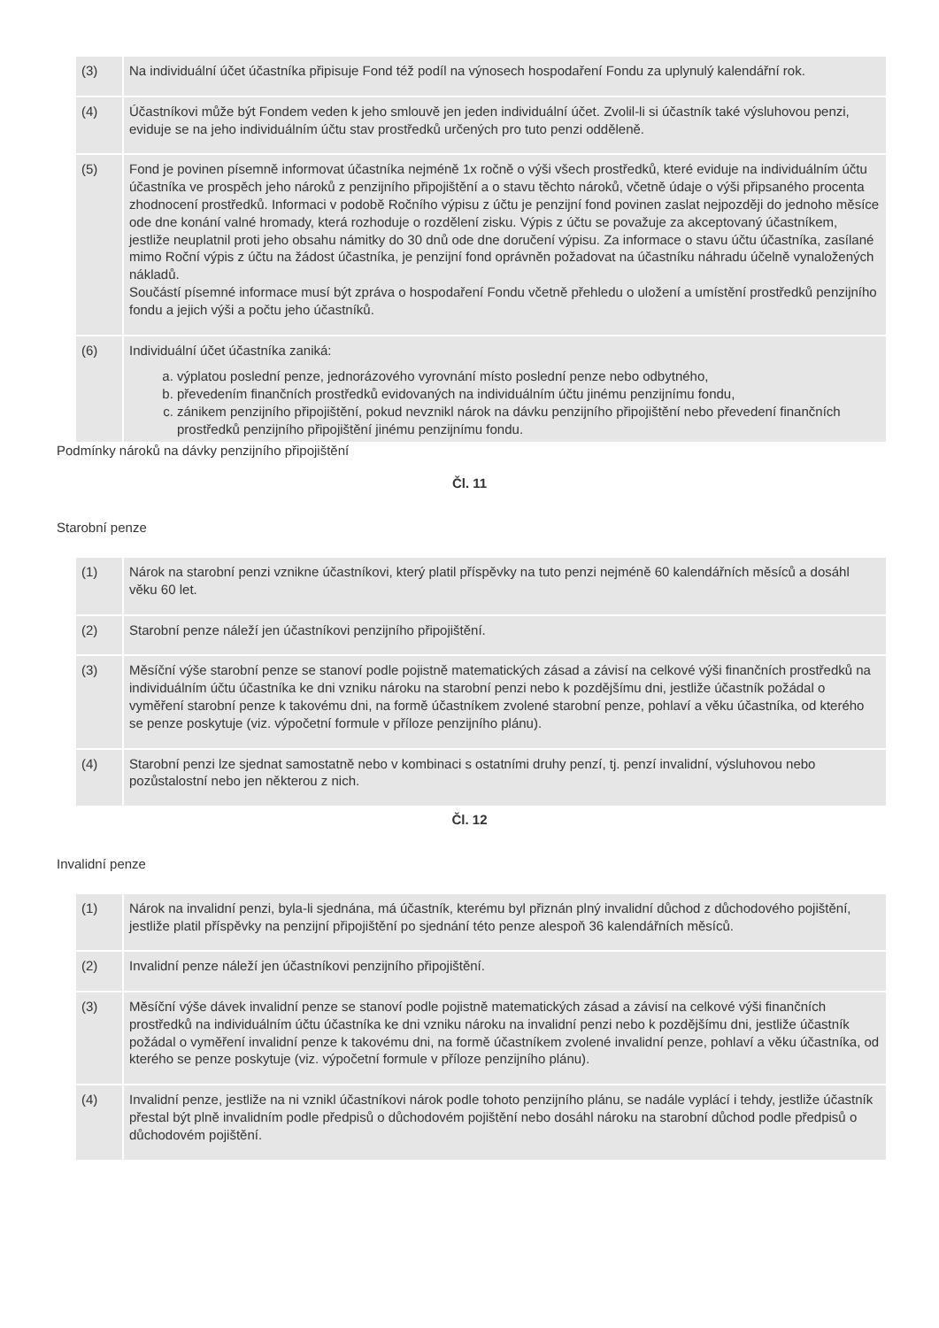| (3) | Na individuální účet účastníka připisuje Fond též podíl na výnosech hospodaření Fondu za uplynulý kalendářní rok. |
| (4) | Účastníkovi může být Fondem veden k jeho smlouvě jen jeden individuální účet. Zvolil-li si účastník také výsluhovou penzi, eviduje se na jeho individuálním účtu stav prostředků určených pro tuto penzi odděleně. |
| (5) | Fond je povinen písemně informovat účastníka nejméně 1x ročně o výši všech prostředků, které eviduje na individuálním účtu účastníka ve prospěch jeho nároků z penzijního připojištění a o stavu těchto nároků, včetně údaje o výši připsaného procenta zhodnocení prostředků. Informaci v podobě Ročního výpisu z účtu je penzijní fond povinen zaslat nejpozději do jednoho měsíce ode dne konání valné hromady, která rozhoduje o rozdělení zisku. Výpis z účtu se považuje za akceptovaný účastníkem, jestliže neuplatnil proti jeho obsahu námitky do 30 dnů ode dne doručení výpisu. Za informace o stavu účtu účastníka, zasílané mimo Roční výpis z účtu na žádost účastníka, je penzijní fond oprávněn požadovat na účastníku náhradu účelně vynaložených nákladů. Součástí písemné informace musí být zpráva o hospodaření Fondu včetně přehledu o uložení a umístění prostředků penzijního fondu a jejich výši a počtu jeho účastníků. |
| (6) | Individuální účet účastníka zaniká: a. výplatou poslední penze, jednorázového vyrovnání místo poslední penze nebo odbytného, b. převedením finančních prostředků evidovaných na individuálním účtu jinému penzijnímu fondu, c. zánikem penzijního připojištění, pokud nevznikl nárok na dávku penzijního připojištění nebo převedení finančních prostředků penzijního připojištění jinému penzijnímu fondu. |
Podmínky nároků na dávky penzijního připojištění
Čl. 11
Starobní penze
| (1) | Nárok na starobní penzi vznikne účastníkovi, který platil příspěvky na tuto penzi nejméně 60 kalendářních měsíců a dosáhl věku 60 let. |
| (2) | Starobní penze náleží jen účastníkovi penzijního připojištění. |
| (3) | Měsíční výše starobní penze se stanoví podle pojistně matematických zásad a závisí na celkové výši finančních prostředků na individuálním účtu účastníka ke dni vzniku nároku na starobní penzi nebo k pozdějšímu dni, jestliže účastník požádal o vyměření starobní penze k takovému dni, na formě účastníkem zvolené starobní penze, pohlaví a věku účastníka, od kterého se penze poskytuje (viz. výpočetní formule v příloze penzijního plánu). |
| (4) | Starobní penzi lze sjednat samostatně nebo v kombinaci s ostatními druhy penzí, tj. penzí invalidní, výsluhovou nebo pozůstalostní nebo jen některou z nich. |
Čl. 12
Invalidní penze
| (1) | Nárok na invalidní penzi, byla-li sjednána, má účastník, kterému byl přiznán plný invalidní důchod z důchodového pojištění, jestliže platil příspěvky na penzijní připojištění po sjednání této penze alespoň 36 kalendářních měsíců. |
| (2) | Invalidní penze náleží jen účastníkovi penzijního připojištění. |
| (3) | Měsíční výše dávek invalidní penze se stanoví podle pojistně matematických zásad a závisí na celkové výši finančních prostředků na individuálním účtu účastníka ke dni vzniku nároku na invalidní penzi nebo k pozdějšímu dni, jestliže účastník požádal o vyměření invalidní penze k takovému dni, na formě účastníkem zvolené invalidní penze, pohlaví a věku účastníka, od kterého se penze poskytuje (viz. výpočetní formule v příloze penzijního plánu). |
| (4) | Invalidní penze, jestliže na ni vznikl účastníkovi nárok podle tohoto penzijního plánu, se nadále vyplácí i tehdy, jestliže účastník přestal být plně invalidním podle předpisů o důchodovém pojištění nebo dosáhl nároku na starobní důchod podle předpisů o důchodovém pojištění. |